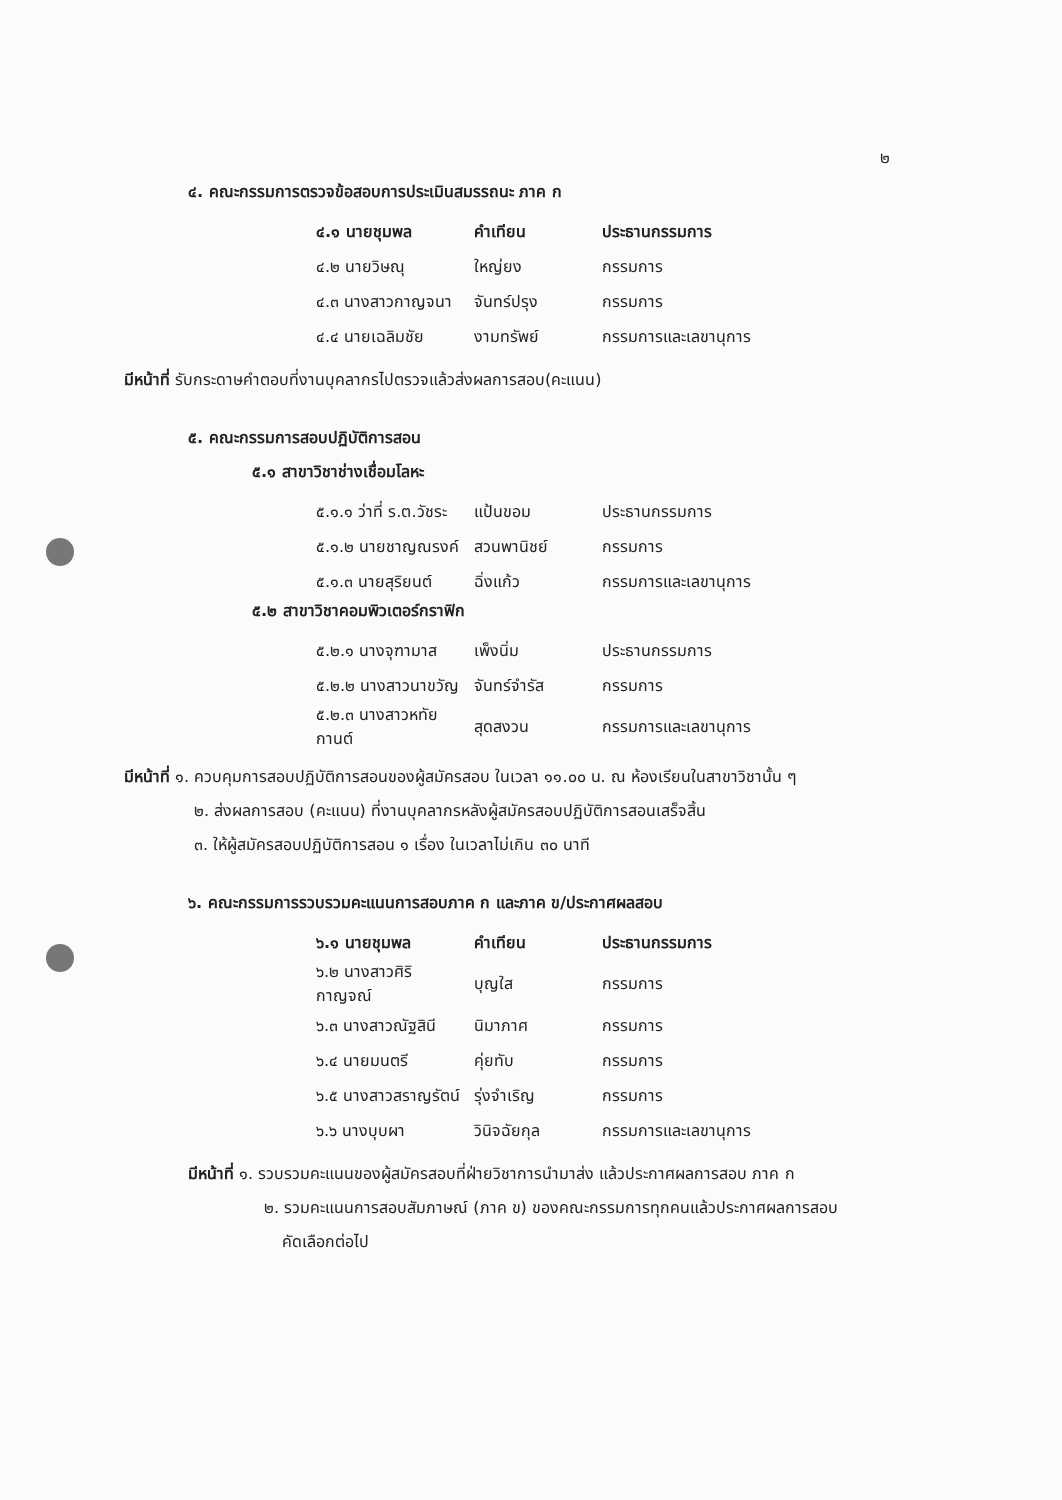๒
๔. คณะกรรมการตรวจข้อสอบการประเมินสมรรถนะ ภาค ก
| ๔.๑ นายชุมพล | คำเทียน | ประธานกรรมการ |
| ๔.๒ นายวิษณุ | ใหญ่ยง | กรรมการ |
| ๔.๓ นางสาวกาญจนา | จันทร์ปรุง | กรรมการ |
| ๔.๔ นายเฉลิมชัย | งามทรัพย์ | กรรมการและเลขานุการ |
มีหน้าที่ รับกระดาษคำตอบที่งานบุคลากรไปตรวจแล้วส่งผลการสอบ(คะแนน)
๕. คณะกรรมการสอบปฏิบัติการสอน
๕.๑ สาขาวิชาช่างเชื่อมโลหะ
| ๕.๑.๑ ว่าที่ ร.ต.วัชระ | แป้นขอม | ประธานกรรมการ |
| ๕.๑.๒ นายชาญณรงค์ | สวนพานิชย์ | กรรมการ |
| ๕.๑.๓ นายสุริยนต์ | ฉิ่งแก้ว | กรรมการและเลขานุการ |
๕.๒ สาขาวิชาคอมพิวเตอร์กราฟิก
| ๕.๒.๑ นางจุฑามาส | เพ็งนิ่ม | ประธานกรรมการ |
| ๕.๒.๒ นางสาวนาขวัญ | จันทร์จำรัส | กรรมการ |
| ๕.๒.๓ นางสาวหทัยกานต์ | สุดสงวน | กรรมการและเลขานุการ |
มีหน้าที่ ๑. ควบคุมการสอบปฏิบัติการสอนของผู้สมัครสอบ ในเวลา ๑๑.๐๐ น. ณ ห้องเรียนในสาขาวิชานั้น ๆ
๒. ส่งผลการสอบ (คะแนน) ที่งานบุคลากรหลังผู้สมัครสอบปฏิบัติการสอนเสร็จสิ้น
๓. ให้ผู้สมัครสอบปฏิบัติการสอน ๑ เรื่อง ในเวลาไม่เกิน ๓๐ นาที
๖. คณะกรรมการรวบรวมคะแนนการสอบภาค ก และภาค ข/ประกาศผลสอบ
| ๖.๑ นายชุมพล | คำเทียน | ประธานกรรมการ |
| ๖.๒ นางสาวศิริกาญจณ์ | บุญใส | กรรมการ |
| ๖.๓ นางสาวณัฐสินี | นิมาภาศ | กรรมการ |
| ๖.๔ นายมนตรี | คุ่ยทับ | กรรมการ |
| ๖.๕ นางสาวสราญรัตน์ | รุ่งจำเริญ | กรรมการ |
| ๖.๖ นางบุบผา | วินิจฉัยกุล | กรรมการและเลขานุการ |
มีหน้าที่ ๑. รวบรวมคะแนนของผู้สมัครสอบที่ฝ่ายวิชาการนำมาส่ง แล้วประกาศผลการสอบ ภาค ก
๒. รวมคะแนนการสอบสัมภาษณ์ (ภาค ข) ของคณะกรรมการทุกคนแล้วประกาศผลการสอบ
คัดเลือกต่อไป